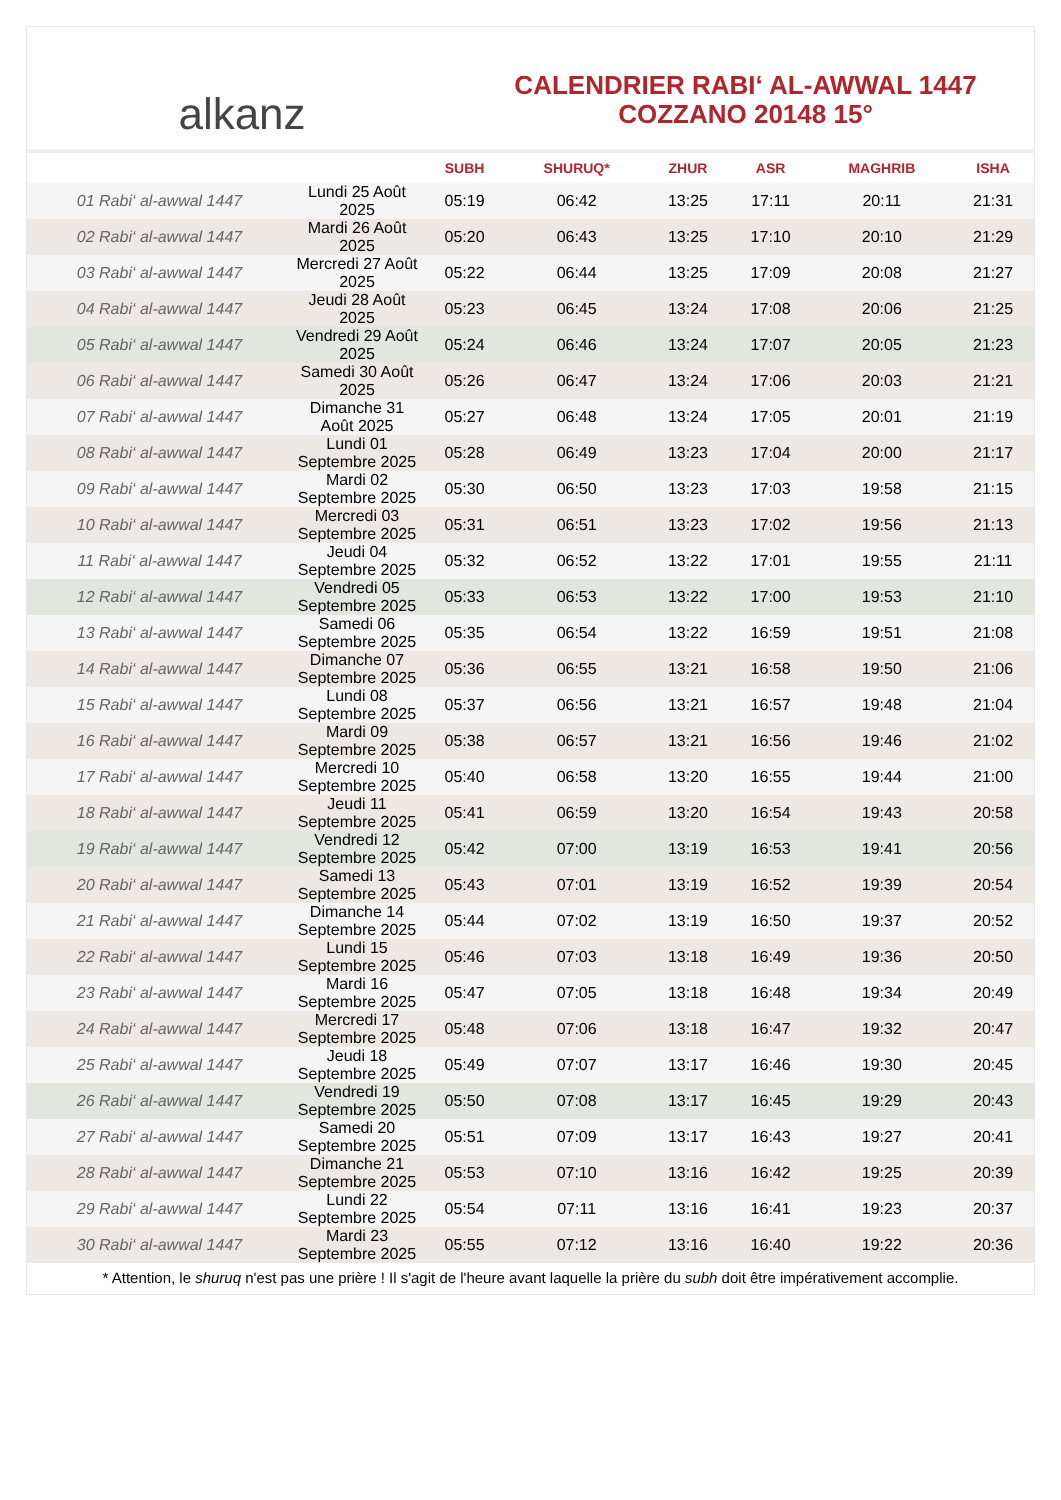alkanz
CALENDRIER RABI‘ AL-AWWAL 1447
COZZANO 20148 15°
| | | SUBH | SHURUQ* | ZHUR | ASR | MAGHRIB | ISHA |
| --- | --- | --- | --- | --- | --- | --- | --- |
| 01 Rabi‘ al-awwal 1447 | Lundi 25 Août 2025 | 05:19 | 06:42 | 13:25 | 17:11 | 20:11 | 21:31 |
| 02 Rabi‘ al-awwal 1447 | Mardi 26 Août 2025 | 05:20 | 06:43 | 13:25 | 17:10 | 20:10 | 21:29 |
| 03 Rabi‘ al-awwal 1447 | Mercredi 27 Août 2025 | 05:22 | 06:44 | 13:25 | 17:09 | 20:08 | 21:27 |
| 04 Rabi‘ al-awwal 1447 | Jeudi 28 Août 2025 | 05:23 | 06:45 | 13:24 | 17:08 | 20:06 | 21:25 |
| 05 Rabi‘ al-awwal 1447 | Vendredi 29 Août 2025 | 05:24 | 06:46 | 13:24 | 17:07 | 20:05 | 21:23 |
| 06 Rabi‘ al-awwal 1447 | Samedi 30 Août 2025 | 05:26 | 06:47 | 13:24 | 17:06 | 20:03 | 21:21 |
| 07 Rabi‘ al-awwal 1447 | Dimanche 31 Août 2025 | 05:27 | 06:48 | 13:24 | 17:05 | 20:01 | 21:19 |
| 08 Rabi‘ al-awwal 1447 | Lundi 01 Septembre 2025 | 05:28 | 06:49 | 13:23 | 17:04 | 20:00 | 21:17 |
| 09 Rabi‘ al-awwal 1447 | Mardi 02 Septembre 2025 | 05:30 | 06:50 | 13:23 | 17:03 | 19:58 | 21:15 |
| 10 Rabi‘ al-awwal 1447 | Mercredi 03 Septembre 2025 | 05:31 | 06:51 | 13:23 | 17:02 | 19:56 | 21:13 |
| 11 Rabi‘ al-awwal 1447 | Jeudi 04 Septembre 2025 | 05:32 | 06:52 | 13:22 | 17:01 | 19:55 | 21:11 |
| 12 Rabi‘ al-awwal 1447 | Vendredi 05 Septembre 2025 | 05:33 | 06:53 | 13:22 | 17:00 | 19:53 | 21:10 |
| 13 Rabi‘ al-awwal 1447 | Samedi 06 Septembre 2025 | 05:35 | 06:54 | 13:22 | 16:59 | 19:51 | 21:08 |
| 14 Rabi‘ al-awwal 1447 | Dimanche 07 Septembre 2025 | 05:36 | 06:55 | 13:21 | 16:58 | 19:50 | 21:06 |
| 15 Rabi‘ al-awwal 1447 | Lundi 08 Septembre 2025 | 05:37 | 06:56 | 13:21 | 16:57 | 19:48 | 21:04 |
| 16 Rabi‘ al-awwal 1447 | Mardi 09 Septembre 2025 | 05:38 | 06:57 | 13:21 | 16:56 | 19:46 | 21:02 |
| 17 Rabi‘ al-awwal 1447 | Mercredi 10 Septembre 2025 | 05:40 | 06:58 | 13:20 | 16:55 | 19:44 | 21:00 |
| 18 Rabi‘ al-awwal 1447 | Jeudi 11 Septembre 2025 | 05:41 | 06:59 | 13:20 | 16:54 | 19:43 | 20:58 |
| 19 Rabi‘ al-awwal 1447 | Vendredi 12 Septembre 2025 | 05:42 | 07:00 | 13:19 | 16:53 | 19:41 | 20:56 |
| 20 Rabi‘ al-awwal 1447 | Samedi 13 Septembre 2025 | 05:43 | 07:01 | 13:19 | 16:52 | 19:39 | 20:54 |
| 21 Rabi‘ al-awwal 1447 | Dimanche 14 Septembre 2025 | 05:44 | 07:02 | 13:19 | 16:50 | 19:37 | 20:52 |
| 22 Rabi‘ al-awwal 1447 | Lundi 15 Septembre 2025 | 05:46 | 07:03 | 13:18 | 16:49 | 19:36 | 20:50 |
| 23 Rabi‘ al-awwal 1447 | Mardi 16 Septembre 2025 | 05:47 | 07:05 | 13:18 | 16:48 | 19:34 | 20:49 |
| 24 Rabi‘ al-awwal 1447 | Mercredi 17 Septembre 2025 | 05:48 | 07:06 | 13:18 | 16:47 | 19:32 | 20:47 |
| 25 Rabi‘ al-awwal 1447 | Jeudi 18 Septembre 2025 | 05:49 | 07:07 | 13:17 | 16:46 | 19:30 | 20:45 |
| 26 Rabi‘ al-awwal 1447 | Vendredi 19 Septembre 2025 | 05:50 | 07:08 | 13:17 | 16:45 | 19:29 | 20:43 |
| 27 Rabi‘ al-awwal 1447 | Samedi 20 Septembre 2025 | 05:51 | 07:09 | 13:17 | 16:43 | 19:27 | 20:41 |
| 28 Rabi‘ al-awwal 1447 | Dimanche 21 Septembre 2025 | 05:53 | 07:10 | 13:16 | 16:42 | 19:25 | 20:39 |
| 29 Rabi‘ al-awwal 1447 | Lundi 22 Septembre 2025 | 05:54 | 07:11 | 13:16 | 16:41 | 19:23 | 20:37 |
| 30 Rabi‘ al-awwal 1447 | Mardi 23 Septembre 2025 | 05:55 | 07:12 | 13:16 | 16:40 | 19:22 | 20:36 |
* Attention, le shuruq n'est pas une prière ! Il s'agit de l'heure avant laquelle la prière du subh doit être impérativement accomplie.